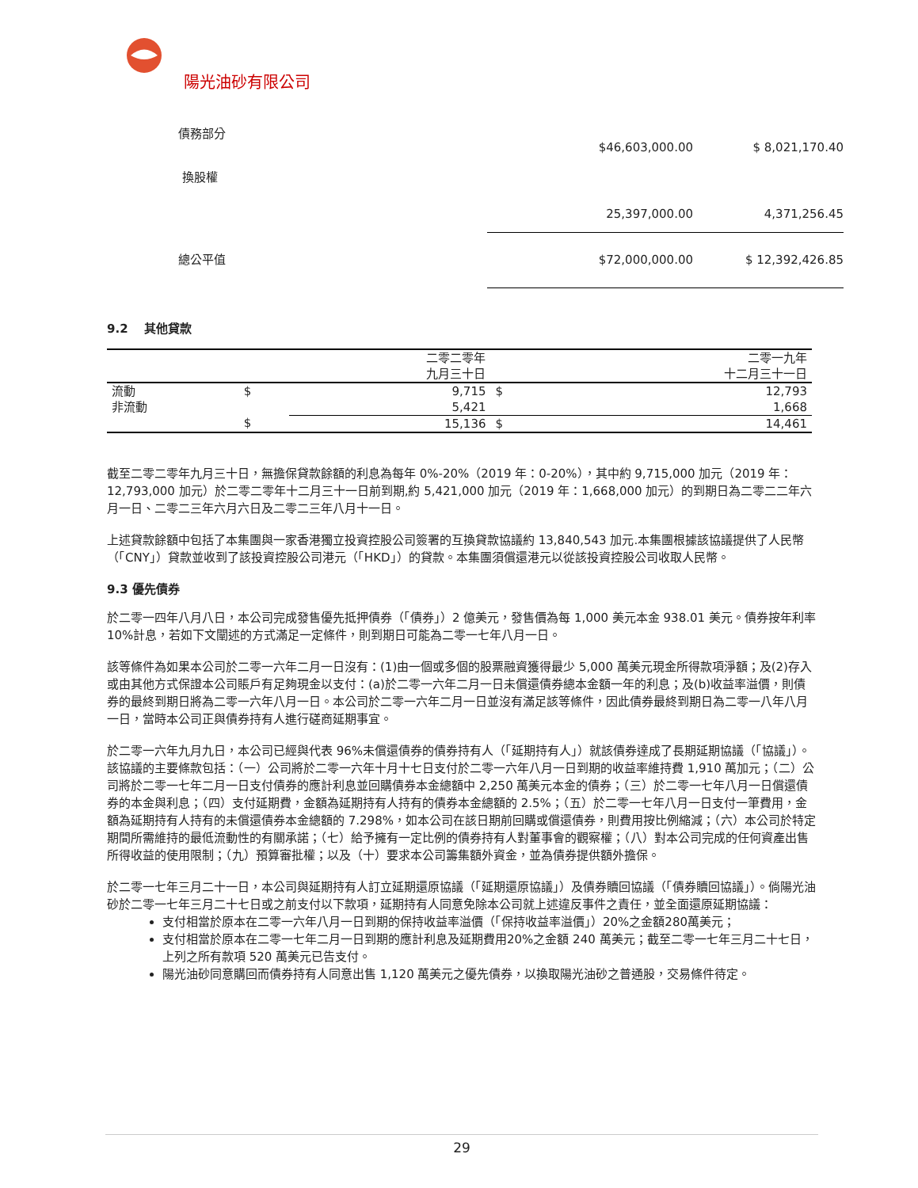陽光油砂有限公司
| 債務部分 | $46,603,000.00 | $ 8,021,170.40 |
| 換股權 | | |
| | 25,397,000.00 | 4,371,256.45 |
| 總公平值 | $72,000,000.00 | $ 12,392,426.85 |
9.2 其他貸款
| | | 二零二零年 九月三十日 | | 二零一九年 十二月三十一日 |
| --- | --- | --- | --- | --- |
| 流動 | $ | 9,715 | $ | 12,793 |
| 非流動 | | 5,421 | | 1,668 |
| | $ | 15,136 | $ | 14,461 |
截至二零二零年九月三十日，無擔保貸款餘額的利息為每年 0%-20%（2019 年：0-20%），其中約 9,715,000 加元（2019 年：12,793,000 加元）於二零二零年十二月三十一日前到期,約 5,421,000 加元（2019 年：1,668,000 加元）的到期日為二零二二年六月一日、二零二三年六月六日及二零二三年八月十一日。
上述貸款餘額中包括了本集團與一家香港獨立投資控股公司簽署的互換貸款協議約 13,840,543 加元.本集團根據該協議提供了人民幣（「CNY」）貸款並收到了該投資控股公司港元（「HKD」）的貸款。本集團須償還港元以從該投資控股公司收取人民幣。
9.3 優先債券
於二零一四年八月八日，本公司完成發售優先抵押債券（「債券」）2 億美元，發售價為每 1,000 美元本金 938.01 美元。債券按年利率 10%計息，若如下文闡述的方式滿足一定條件，則到期日可能為二零一七年八月一日。
該等條件為如果本公司於二零一六年二月一日沒有：(1)由一個或多個的股票融資獲得最少 5,000 萬美元現金所得款項淨額；及(2)存入或由其他方式保證本公司賬戶有足夠現金以支付：(a)於二零一六年二月一日未償還債券總本金額一年的利息；及(b)收益率溢價，則債券的最終到期日將為二零一六年八月一日。本公司於二零一六年二月一日並沒有滿足該等條件，因此債券最終到期日為二零一八年八月一日，當時本公司正與債券持有人進行磋商延期事宜。
於二零一六年九月九日，本公司已經與代表 96%未償還債券的債券持有人（「延期持有人」）就該債券達成了長期延期協議（「協議」）。該協議的主要條款包括：（一）公司將於二零一六年十月十七日支付於二零一六年八月一日到期的收益率維持費 1,910 萬加元；（二）公司將於二零一七年二月一日支付債券的應計利息並回購債券本金總額中 2,250 萬美元本金的債券；（三）於二零一七年八月一日償還債券的本金與利息；（四）支付延期費，金額為延期持有人持有的債券本金總額的 2.5%；（五）於二零一七年八月一日支付一筆費用，金額為延期持有人持有的未償還債券本金總額的 7.298%，如本公司在該日期前回購或償還債券，則費用按比例縮減；（六）本公司於特定期間所需維持的最低流動性的有關承諾；（七）給予擁有一定比例的債券持有人對董事會的觀察權；（八）對本公司完成的任何資產出售所得收益的使用限制；（九）預算審批權；以及（十）要求本公司籌集額外資金，並為債券提供額外擔保。
於二零一七年三月二十一日，本公司與延期持有人訂立延期還原協議（「延期還原協議」）及債券贖回協議（「債券贖回協議」）。倘陽光油砂於二零一七年三月二十七日或之前支付以下款項，延期持有人同意免除本公司就上述違反事件之責任，並全面還原延期協議：
支付相當於原本在二零一六年八月一日到期的保持收益率溢價（「保持收益率溢價」）20%之金額280萬美元；
支付相當於原本在二零一七年二月一日到期的應計利息及延期費用20%之金額 240 萬美元；截至二零一七年三月二十七日，上列之所有款項 520 萬美元已告支付。
陽光油砂同意購回而債券持有人同意出售 1,120 萬美元之優先債券，以換取陽光油砂之普通股，交易條件待定。
29